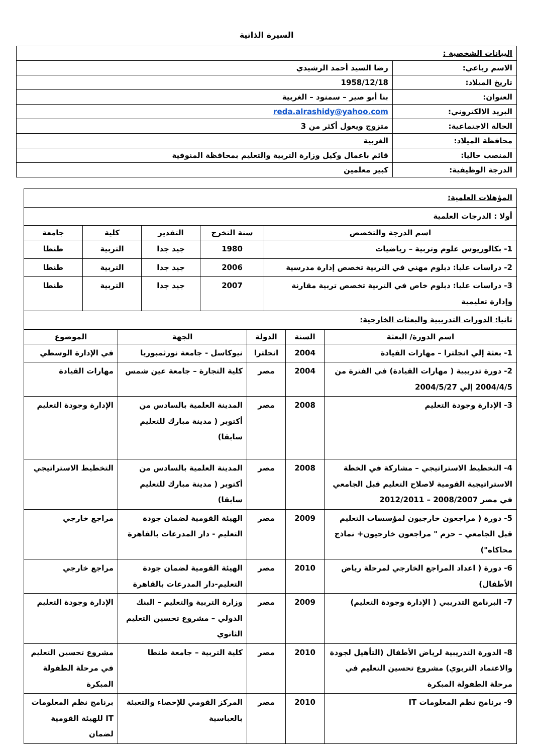السيرة الذاتية
| البيانات الشخصية : | |
| الاسم رباعي: | رضا السيد أحمد الرشيدي |
| تاريخ الميلاد: | 1958/12/18 |
| العنوان: | بنا أبو صير – سمنود – الغربية |
| البريد الالكتروني: | reda.alrashidy@yahoo.com |
| الحالة الاجتماعية: | متزوج ويعول أكثر من 3 |
| محافظة الميلاد: | الغربية |
| المنصب حاليا: | قائم باعمال وكيل وزارة التربية والتعليم بمحافظة المنوفية |
| الدرجة الوظيفية: | كبير معلمين |
| المؤهلات العلمية: | | | | |
| أولا : الدرجات العلمية | | | | |
| اسم الدرجة والتخصص | سنة التخرج | التقدير | كلية | جامعة |
| 1- بكالوريوس علوم وتربية – رياضيات | 1980 | جيد جدا | التربية | طنطا |
| 2- دراسات عليا: دبلوم مهني في التربية تخصص إدارة مدرسية | 2006 | جيد جدا | التربية | طنطا |
| 3- دراسات عليا: دبلوم خاص في التربية تخصص تربية مقارنة وإدارة تعليمية | 2007 | جيد جدا | التربية | طنطا |
| ثانيا: الدورات التدريبية والبعثات الخارجية: | | | | |
| اسم الدورة/ البعثة | السنة | الدولة | الجهة | الموضوع |
| 1- بعثة إلي انجلترا – مهارات القيادة | 2004 | انجلترا | نيوكاسل - جامعة نورثمبوريا | في الإدارة الوسطي |
| 2- دورة تدريبية ( مهارات القيادة) في الفترة من 2004/4/5 إلي 2004/5/27 | 2004 | مصر | كلية التجارة – جامعة عين شمس | مهارات القيادة |
| 3- الإدارة وجودة التعليم | 2008 | مصر | المدينة العلمية بالسادس من أكتوبر ( مدينة مبارك للتعليم سابقا) | الإدارة وجودة التعليم |
| 4- التخطيط الاستراتيجي – مشاركة في الخطة الاستراتيجية القومية لاصلاح التعليم قبل الجامعي في مصر 2008/2007 – 2012/2011 | 2008 | مصر | المدينة العلمية بالسادس من أكتوبر ( مدينة مبارك للتعليم سابقا) | التخطيط الاستراتيجي |
| 5- دورة ( مراجعون خارجيون لمؤسسات التعليم قبل الجامعي – حزم " مراجعون خارجيون+ نماذج محاكاه") | 2009 | مصر | الهيئة القومية لضمان جودة التعليم - دار المدرعات بالقاهرة | مراجع خارجي |
| 6- دورة ( اعداد المراجع الخارجي لمرحلة رياض الأطفال) | 2010 | مصر | الهيئة القومية لضمان جودة التعليم-دار المدرعات بالقاهرة | مراجع خارجي |
| 7- البرنامج التدريبي ( الإدارة وجودة التعليم) | 2009 | مصر | وزارة التربية والتعليم – البنك الدولي – مشروع تحسين التعليم الثانوي | الإدارة وجودة التعليم |
| 8- الدورة التدريبية لرياض الأطفال (التأهيل لجودة والاعتماد التربوي) مشروع تحسين التعليم في مرحلة الطفولة المبكرة | 2010 | مصر | كلية التربية – جامعة طنطا | مشروع تحسين التعليم في مرحلة الطفولة المبكرة |
| 9- برنامج نظم المعلومات IT | 2010 | مصر | المركز القومي للإحصاء والتعبئة بالعباسية | برنامج نظم المعلومات IT للهيئة القومية لضمان |